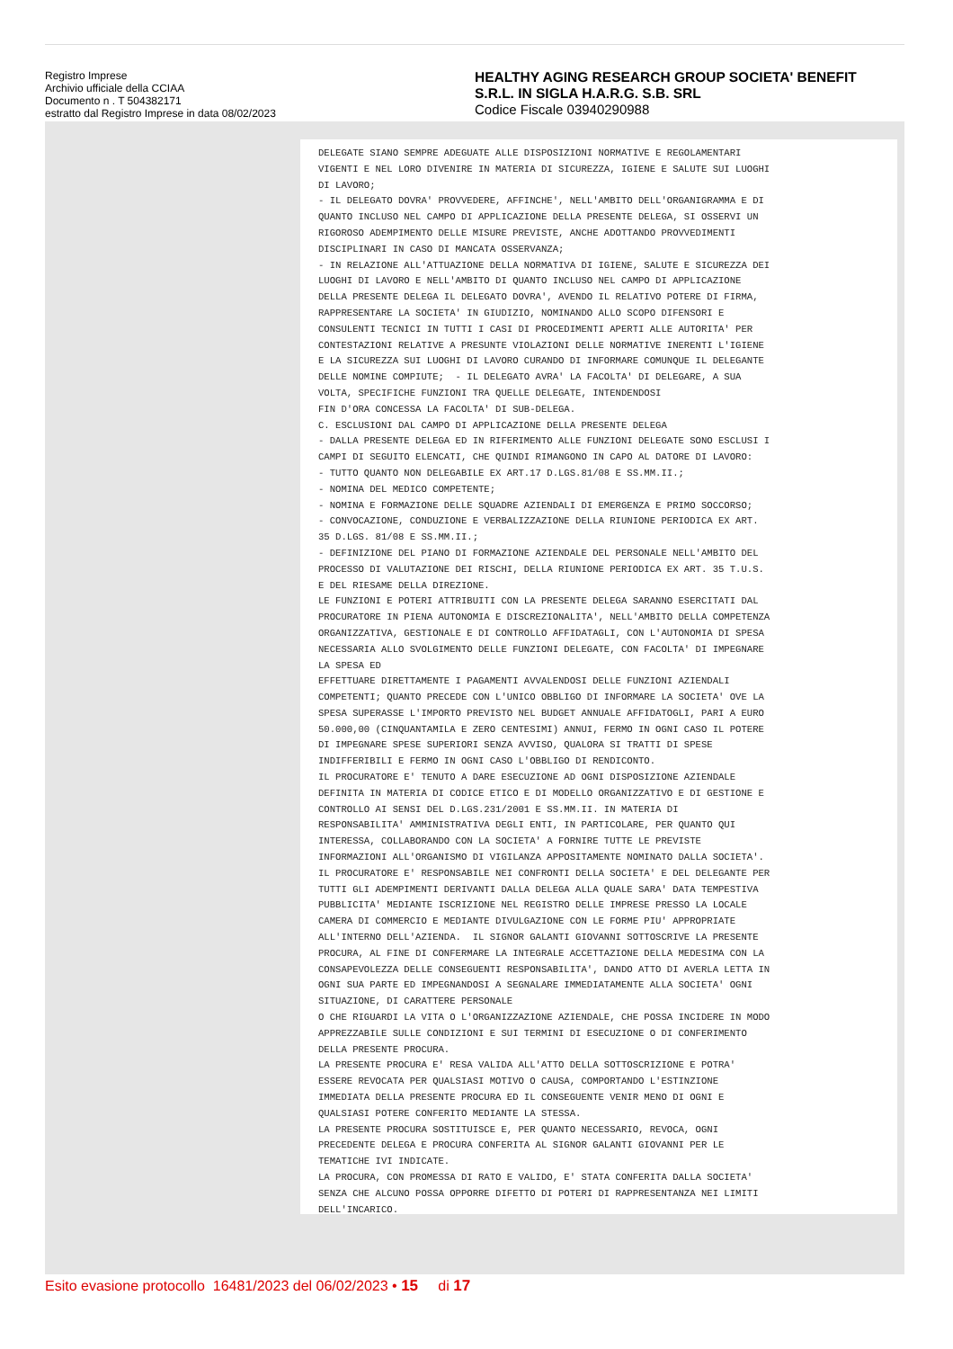Registro Imprese
Archivio ufficiale della CCIAA
Documento n . T 504382171
estratto dal Registro Imprese in data 08/02/2023
HEALTHY AGING RESEARCH GROUP SOCIETA' BENEFIT
S.R.L. IN SIGLA H.A.R.G. S.B. SRL
Codice Fiscale 03940290988
DELEGATE SIANO SEMPRE ADEGUATE ALLE DISPOSIZIONI NORMATIVE E REGOLAMENTARI VIGENTI E NEL LORO DIVENIRE IN MATERIA DI SICUREZZA, IGIENE E SALUTE SUI LUOGHI DI LAVORO; - IL DELEGATO DOVRA' PROVVEDERE, AFFINCHE', NELL'AMBITO DELL'ORGANIGRAMMA E DI QUANTO INCLUSO NEL CAMPO DI APPLICAZIONE DELLA PRESENTE DELEGA, SI OSSERVI UN RIGOROSO ADEMPIMENTO DELLE MISURE PREVISTE, ANCHE ADOTTANDO PROVVEDIMENTI DISCIPLINARI IN CASO DI MANCATA OSSERVANZA; - IN RELAZIONE ALL'ATTUAZIONE DELLA NORMATIVA DI IGIENE, SALUTE E SICUREZZA DEI LUOGHI DI LAVORO E NELL'AMBITO DI QUANTO INCLUSO NEL CAMPO DI APPLICAZIONE DELLA PRESENTE DELEGA IL DELEGATO DOVRA', AVENDO IL RELATIVO POTERE DI FIRMA, RAPPRESENTARE LA SOCIETA' IN GIUDIZIO, NOMINANDO ALLO SCOPO DIFENSORI E CONSULENTI TECNICI IN TUTTI I CASI DI PROCEDIMENTI APERTI ALLE AUTORITA' PER CONTESTAZIONI RELATIVE A PRESUNTE VIOLAZIONI DELLE NORMATIVE INERENTI L'IGIENE E LA SICUREZZA SUI LUOGHI DI LAVORO CURANDO DI INFORMARE COMUNQUE IL DELEGANTE DELLE NOMINE COMPIUTE; - IL DELEGATO AVRA' LA FACOLTA' DI DELEGARE, A SUA VOLTA, SPECIFICHE FUNZIONI TRA QUELLE DELEGATE, INTENDENDOSI FIN D'ORA CONCESSA LA FACOLTA' DI SUB-DELEGA. C. ESCLUSIONI DAL CAMPO DI APPLICAZIONE DELLA PRESENTE DELEGA - DALLA PRESENTE DELEGA ED IN RIFERIMENTO ALLE FUNZIONI DELEGATE SONO ESCLUSI I CAMPI DI SEGUITO ELENCATI, CHE QUINDI RIMANGONO IN CAPO AL DATORE DI LAVORO: - TUTTO QUANTO NON DELEGABILE EX ART.17 D.LGS.81/08 E SS.MM.II.; - NOMINA DEL MEDICO COMPETENTE; - NOMINA E FORMAZIONE DELLE SQUADRE AZIENDALI DI EMERGENZA E PRIMO SOCCORSO; - CONVOCAZIONE, CONDUZIONE E VERBALIZZAZIONE DELLA RIUNIONE PERIODICA EX ART. 35 D.LGS. 81/08 E SS.MM.II.; - DEFINIZIONE DEL PIANO DI FORMAZIONE AZIENDALE DEL PERSONALE NELL'AMBITO DEL PROCESSO DI VALUTAZIONE DEI RISCHI, DELLA RIUNIONE PERIODICA EX ART. 35 T.U.S. E DEL RIESAME DELLA DIREZIONE. LE FUNZIONI E POTERI ATTRIBUITI CON LA PRESENTE DELEGA SARANNO ESERCITATI DAL PROCURATORE IN PIENA AUTONOMIA E DISCREZIONALITA', NELL'AMBITO DELLA COMPETENZA ORGANIZZATIVA, GESTIONALE E DI CONTROLLO AFFIDATAGLI, CON L'AUTONOMIA DI SPESA NECESSARIA ALLO SVOLGIMENTO DELLE FUNZIONI DELEGATE, CON FACOLTA' DI IMPEGNARE LA SPESA ED EFFETTUARE DIRETTAMENTE I PAGAMENTI AVVALENDOSI DELLE FUNZIONI AZIENDALI COMPETENTI; QUANTO PRECEDE CON L'UNICO OBBLIGO DI INFORMARE LA SOCIETA' OVE LA SPESA SUPERASSE L'IMPORTO PREVISTO NEL BUDGET ANNUALE AFFIDATOGLI, PARI A EURO 50.000,00 (CINQUANTAMILA E ZERO CENTESIMI) ANNUI, FERMO IN OGNI CASO IL POTERE DI IMPEGNARE SPESE SUPERIORI SENZA AVVISO, QUALORA SI TRATTI DI SPESE INDIFFERIBILI E FERMO IN OGNI CASO L'OBBLIGO DI RENDICONTO. IL PROCURATORE E' TENUTO A DARE ESECUZIONE AD OGNI DISPOSIZIONE AZIENDALE DEFINITA IN MATERIA DI CODICE ETICO E DI MODELLO ORGANIZZATIVO E DI GESTIONE E CONTROLLO AI SENSI DEL D.LGS.231/2001 E SS.MM.II. IN MATERIA DI RESPONSABILITA' AMMINISTRATIVA DEGLI ENTI, IN PARTICOLARE, PER QUANTO QUI INTERESSA, COLLABORANDO CON LA SOCIETA' A FORNIRE TUTTE LE PREVISTE INFORMAZIONI ALL'ORGANISMO DI VIGILANZA APPOSITAMENTE NOMINATO DALLA SOCIETA'. IL PROCURATORE E' RESPONSABILE NEI CONFRONTI DELLA SOCIETA' E DEL DELEGANTE PER TUTTI GLI ADEMPIMENTI DERIVANTI DALLA DELEGA ALLA QUALE SARA' DATA TEMPESTIVA PUBBLICITA' MEDIANTE ISCRIZIONE NEL REGISTRO DELLE IMPRESE PRESSO LA LOCALE CAMERA DI COMMERCIO E MEDIANTE DIVULGAZIONE CON LE FORME PIU' APPROPRIATE ALL'INTERNO DELL'AZIENDA. IL SIGNOR GALANTI GIOVANNI SOTTOSCRIVE LA PRESENTE PROCURA, AL FINE DI CONFERMARE LA INTEGRALE ACCETTAZIONE DELLA MEDESIMA CON LA CONSAPEVOLEZZA DELLE CONSEGUENTI RESPONSABILITA', DANDO ATTO DI AVERLA LETTA IN OGNI SUA PARTE ED IMPEGNANDOSI A SEGNALARE IMMEDIATAMENTE ALLA SOCIETA' OGNI SITUAZIONE, DI CARATTERE PERSONALE O CHE RIGUARDI LA VITA O L'ORGANIZZAZIONE AZIENDALE, CHE POSSA INCIDERE IN MODO APPREZZABILE SULLE CONDIZIONI E SUI TERMINI DI ESECUZIONE O DI CONFERIMENTO DELLA PRESENTE PROCURA. LA PRESENTE PROCURA E' RESA VALIDA ALL'ATTO DELLA SOTTOSCRIZIONE E POTRA' ESSERE REVOCATA PER QUALSIASI MOTIVO O CAUSA, COMPORTANDO L'ESTINZIONE IMMEDIATA DELLA PRESENTE PROCURA ED IL CONSEGUENTE VENIR MENO DI OGNI E QUALSIASI POTERE CONFERITO MEDIANTE LA STESSA. LA PRESENTE PROCURA SOSTITUISCE E, PER QUANTO NECESSARIO, REVOCA, OGNI PRECEDENTE DELEGA E PROCURA CONFERITA AL SIGNOR GALANTI GIOVANNI PER LE TEMATICHE IVI INDICATE. LA PROCURA, CON PROMESSA DI RATO E VALIDO, E' STATA CONFERITA DALLA SOCIETA' SENZA CHE ALCUNO POSSA OPPORRE DIFETTO DI POTERI DI RAPPRESENTANZA NEI LIMITI DELL'INCARICO.
Esito evasione protocollo 16481/2023 del 06/02/2023 • 15 di 17